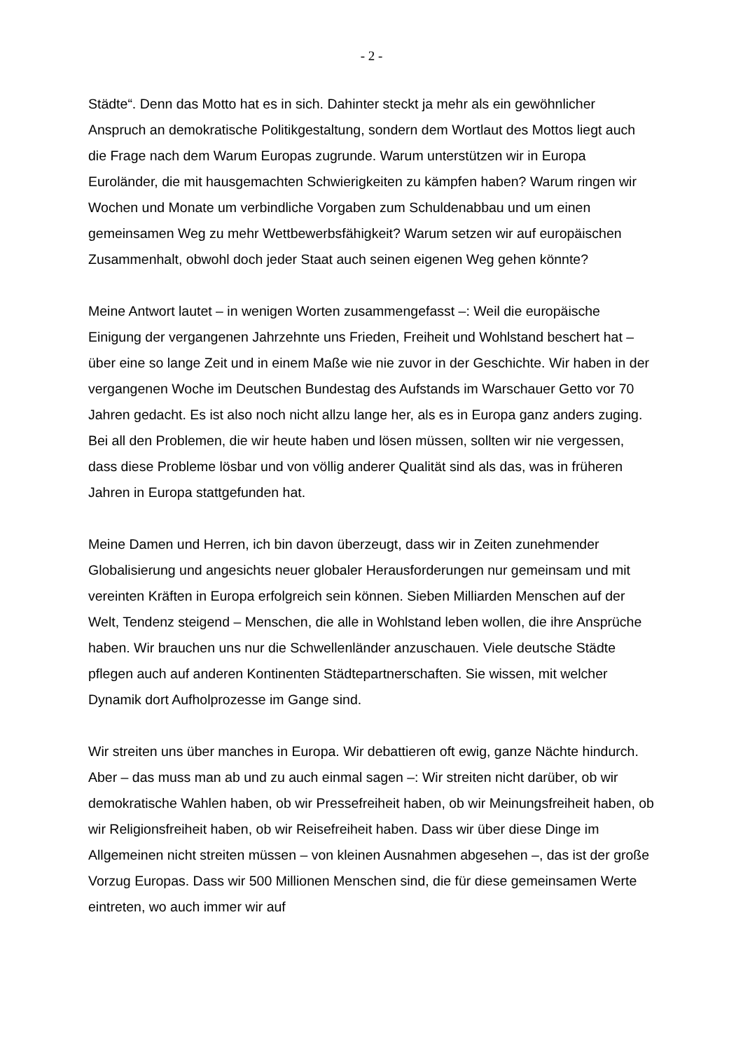- 2 -
Städte“. Denn das Motto hat es in sich. Dahinter steckt ja mehr als ein gewöhnlicher Anspruch an demokratische Politikgestaltung, sondern dem Wortlaut des Mottos liegt auch die Frage nach dem Warum Europas zugrunde. Warum unterstützen wir in Europa Euroländer, die mit hausgemachten Schwierigkeiten zu kämpfen haben? Warum ringen wir Wochen und Monate um verbindliche Vorgaben zum Schuldenabbau und um einen gemeinsamen Weg zu mehr Wettbewerbsfähigkeit? Warum setzen wir auf europäischen Zusammenhalt, obwohl doch jeder Staat auch seinen eigenen Weg gehen könnte?
Meine Antwort lautet – in wenigen Worten zusammengefasst –: Weil die europäische Einigung der vergangenen Jahrzehnte uns Frieden, Freiheit und Wohlstand beschert hat – über eine so lange Zeit und in einem Maße wie nie zuvor in der Geschichte. Wir haben in der vergangenen Woche im Deutschen Bundestag des Aufstands im Warschauer Getto vor 70 Jahren gedacht. Es ist also noch nicht allzu lange her, als es in Europa ganz anders zuging. Bei all den Problemen, die wir heute haben und lösen müssen, sollten wir nie vergessen, dass diese Probleme lösbar und von völlig anderer Qualität sind als das, was in früheren Jahren in Europa stattgefunden hat.
Meine Damen und Herren, ich bin davon überzeugt, dass wir in Zeiten zunehmender Globalisierung und angesichts neuer globaler Herausforderungen nur gemeinsam und mit vereinten Kräften in Europa erfolgreich sein können. Sieben Milliarden Menschen auf der Welt, Tendenz steigend – Menschen, die alle in Wohlstand leben wollen, die ihre Ansprüche haben. Wir brauchen uns nur die Schwellenländer anzuschauen. Viele deutsche Städte pflegen auch auf anderen Kontinenten Städtepartnerschaften. Sie wissen, mit welcher Dynamik dort Aufholprozesse im Gange sind.
Wir streiten uns über manches in Europa. Wir debattieren oft ewig, ganze Nächte hindurch. Aber – das muss man ab und zu auch einmal sagen –: Wir streiten nicht darüber, ob wir demokratische Wahlen haben, ob wir Pressefreiheit haben, ob wir Meinungsfreiheit haben, ob wir Religionsfreiheit haben, ob wir Reisefreiheit haben. Dass wir über diese Dinge im Allgemeinen nicht streiten müssen – von kleinen Ausnahmen abgesehen –, das ist der große Vorzug Europas. Dass wir 500 Millionen Menschen sind, die für diese gemeinsamen Werte eintreten, wo auch immer wir auf